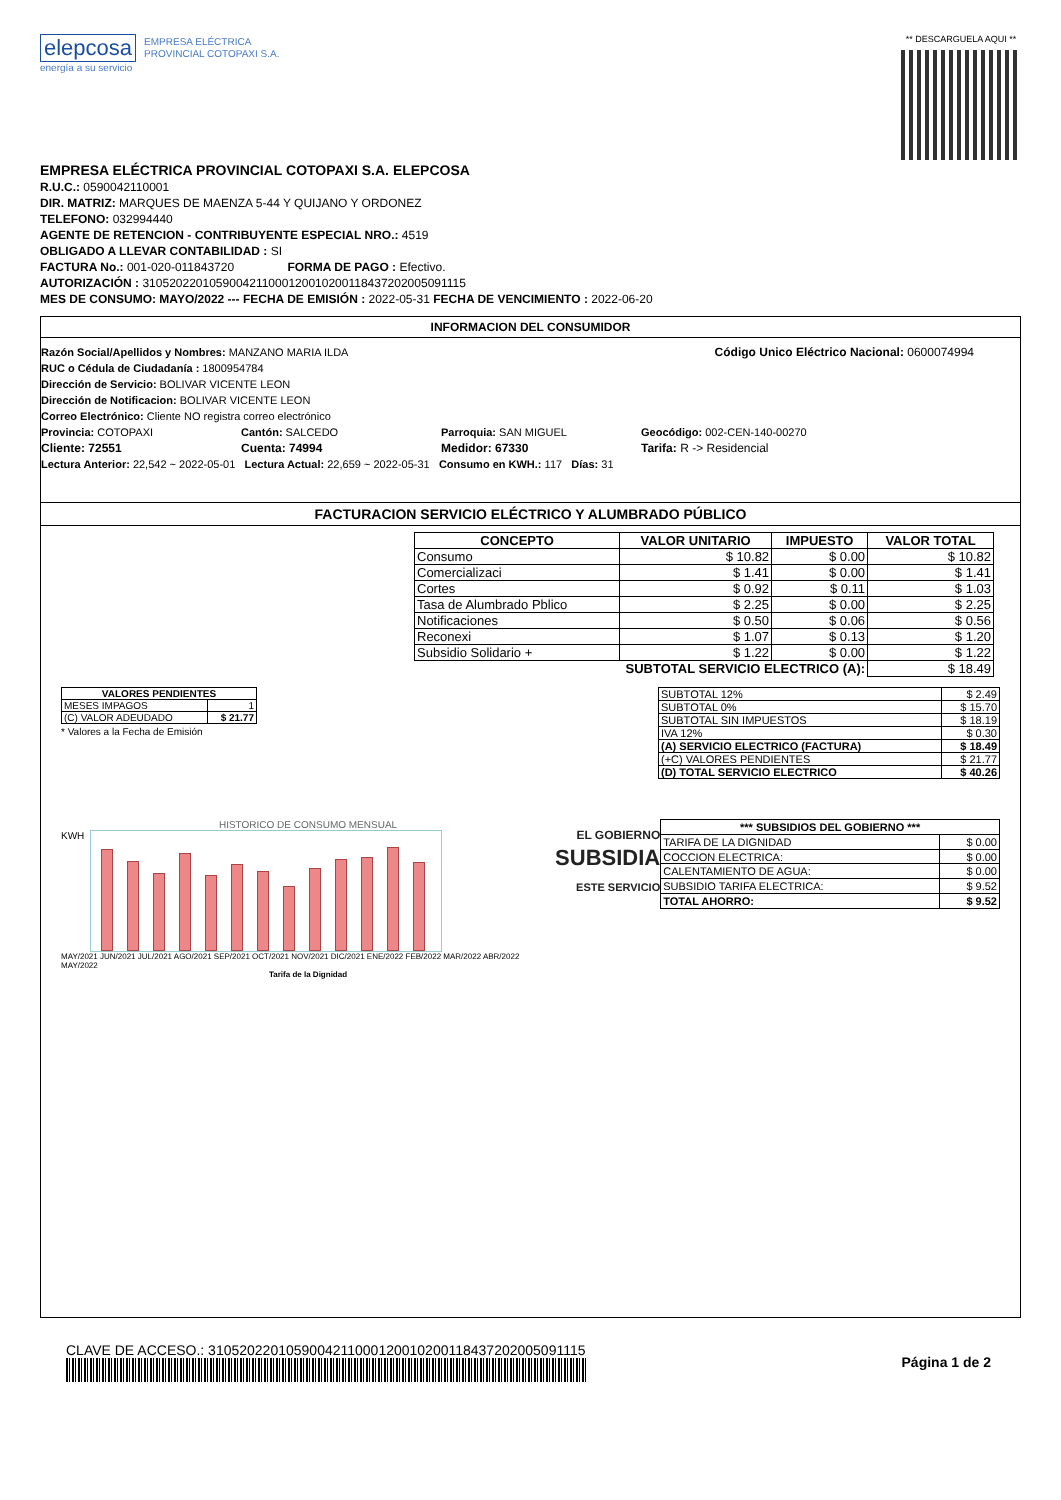elepcosa EMPRESA ELÉCTRICA
PROVINCIAL COTOPAXI S.A.
energía a su servicio
** DESCARGUELA AQUI **
EMPRESA ELÉCTRICA PROVINCIAL COTOPAXI S.A. ELEPCOSA
R.U.C.: 0590042110001
DIR. MATRIZ: MARQUES DE MAENZA 5-44 Y QUIJANO Y ORDONEZ
TELEFONO: 032994440
AGENTE DE RETENCION - CONTRIBUYENTE ESPECIAL NRO.: 4519
OBLIGADO A LLEVAR CONTABILIDAD : SI
FACTURA No.: 001-020-011843720 FORMA DE PAGO : Efectivo.
AUTORIZACIÓN : 3105202201059004211000120010200118437202005091115
MES DE CONSUMO: MAYO/2022 --- FECHA DE EMISIÓN : 2022-05-31 FECHA DE VENCIMIENTO : 2022-06-20
INFORMACION DEL CONSUMIDOR
Razón Social/Apellidos y Nombres: MANZANO MARIA ILDA Código Unico Eléctrico Nacional: 0600074994
RUC o Cédula de Ciudadanía : 1800954784
Dirección de Servicio: BOLIVAR VICENTE LEON
Dirección de Notificacion: BOLIVAR VICENTE LEON
Correo Electrónico: Cliente NO registra correo electrónico
Provincia: COTOPAXI Cantón: SALCEDO Parroquia: SAN MIGUEL Geocódigo: 002-CEN-140-00270
Cliente: 72551 Cuenta: 74994 Medidor: 67330 Tarifa: R -> Residencial
Lectura Anterior: 22,542 ~ 2022-05-01 Lectura Actual: 22,659 ~ 2022-05-31 Consumo en KWH.: 117 Días: 31
FACTURACION SERVICIO ELÉCTRICO Y ALUMBRADO PÚBLICO
| CONCEPTO | VALOR UNITARIO | IMPUESTO | VALOR TOTAL |
| --- | --- | --- | --- |
| Consumo | $ 10.82 | $ 0.00 | $ 10.82 |
| Comercializaci | $ 1.41 | $ 0.00 | $ 1.41 |
| Cortes | $ 0.92 | $ 0.11 | $ 1.03 |
| Tasa de Alumbrado Pblico | $ 2.25 | $ 0.00 | $ 2.25 |
| Notificaciones | $ 0.50 | $ 0.06 | $ 0.56 |
| Reconexi | $ 1.07 | $ 0.13 | $ 1.20 |
| Subsidio Solidario + | $ 1.22 | $ 0.00 | $ 1.22 |
| SUBTOTAL SERVICIO ELECTRICO (A): | | | $ 18.49 |
| VALORES PENDIENTES | |
| --- | --- |
| MESES IMPAGOS | 1 |
| (C) VALOR ADEUDADO | $ 21.77 |
* Valores a la Fecha de Emisión
| SUBTOTAL 12% | $ 2.49 |
| SUBTOTAL 0% | $ 15.70 |
| SUBTOTAL SIN IMPUESTOS | $ 18.19 |
| IVA 12% | $ 0.30 |
| (A) SERVICIO ELECTRICO (FACTURA) | $ 18.49 |
| (+C) VALORES PENDIENTES | $ 21.77 |
| (D) TOTAL SERVICIO ELECTRICO | $ 40.26 |
HISTORICO DE CONSUMO MENSUAL
KWH
MAY/2021 JUN/2021 JUL/2021 AGO/2021 SEP/2021 OCT/2021 NOV/2021 DIC/2021 ENE/2022 FEB/2022 MAR/2022 ABR/2022 MAY/2022
Tarifa de la Dignidad
EL GOBIERNO
SUBSIDIA
ESTE SERVICIO
| *** SUBSIDIOS DEL GOBIERNO *** | |
| --- | --- |
| TARIFA DE LA DIGNIDAD | $ 0.00 |
| COCCION ELECTRICA: | $ 0.00 |
| CALENTAMIENTO DE AGUA: | $ 0.00 |
| SUBSIDIO TARIFA ELECTRICA: | $ 9.52 |
| TOTAL AHORRO: | $ 9.52 |
CLAVE DE ACCESO.: 3105202201059004211000120010200118437202005091115
Página 1 de 2